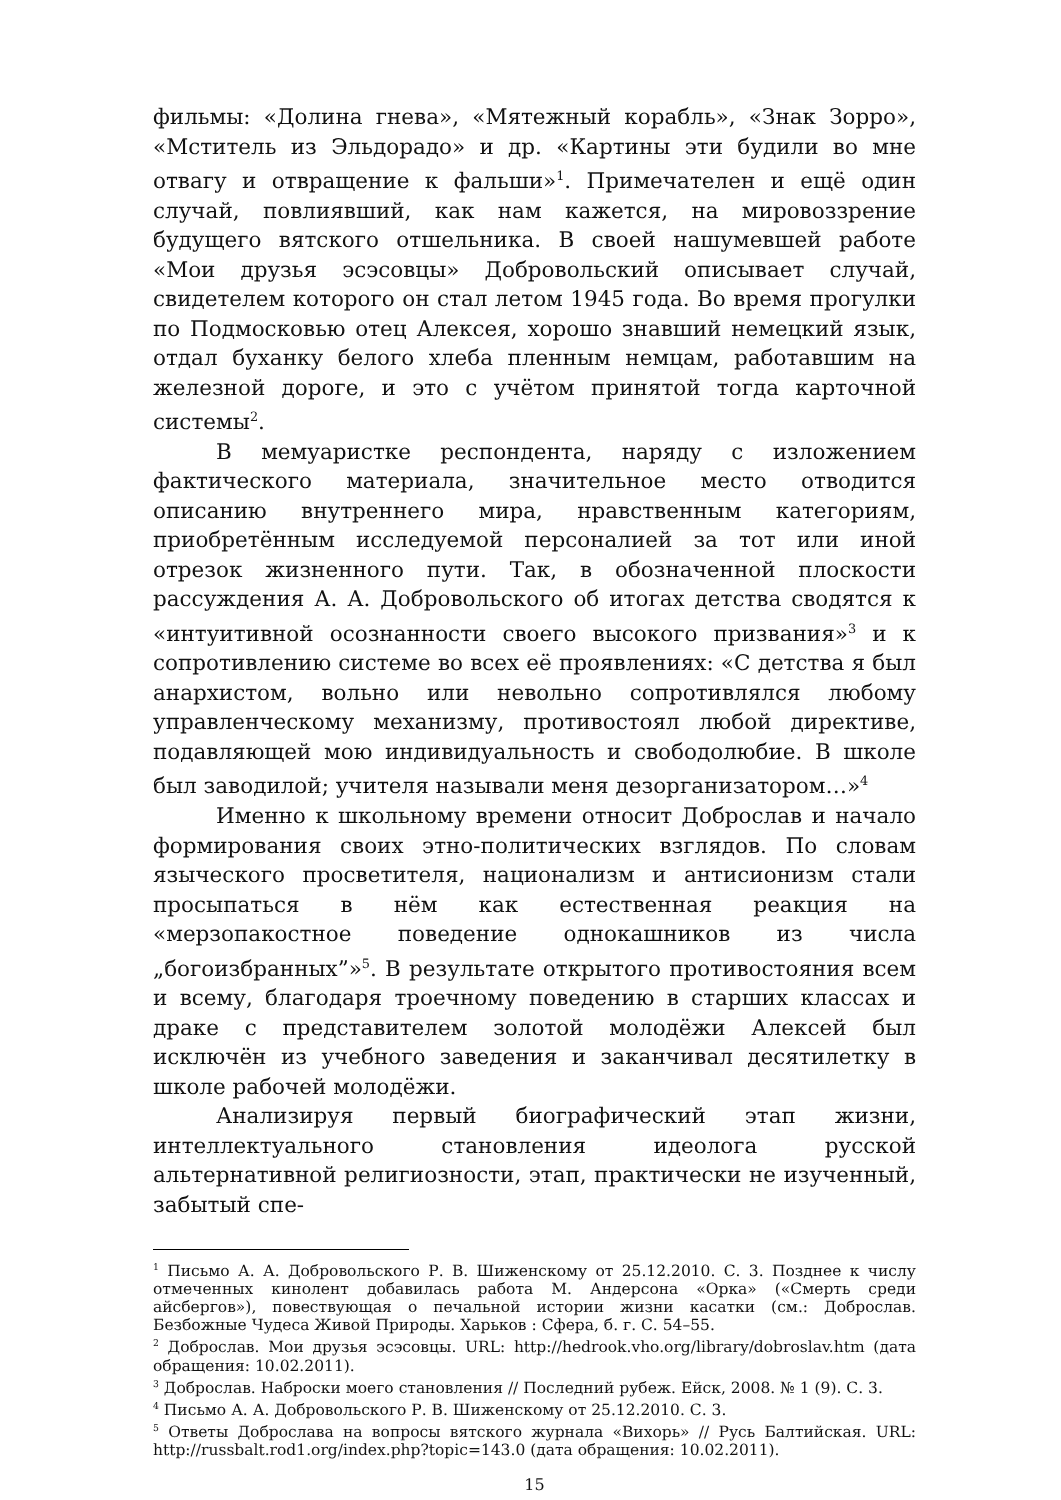фильмы: «Долина гнева», «Мятежный корабль», «Знак Зорро», «Мститель из Эльдорадо» и др. «Картины эти будили во мне отвагу и отвращение к фальши»<sup>1</sup>. Примечателен и ещё один случай, повлиявший, как нам кажется, на мировоззрение будущего вятского отшельника. В своей нашумевшей работе «Мои друзья эсэсовцы» Добровольский описывает случай, свидетелем которого он стал летом 1945 года. Во время прогулки по Подмосковью отец Алексея, хорошо знавший немецкий язык, отдал буханку белого хлеба пленным немцам, работавшим на железной дороге, и это с учётом принятой тогда карточной системы<sup>2</sup>.
В мемуаристке респондента, наряду с изложением фактического материала, значительное место отводится описанию внутреннего мира, нравственным категориям, приобретённым исследуемой персоналией за тот или иной отрезок жизненного пути. Так, в обозначенной плоскости рассуждения А. А. Добровольского об итогах детства сводятся к «интуитивной осознанности своего высокого призвания»<sup>3</sup> и к сопротивлению системе во всех её проявлениях: «С детства я был анархистом, вольно или невольно сопротивлялся любому управленческому механизму, противостоял любой директиве, подавляющей мою индивидуальность и свободолюбие. В школе был заводилой; учителя называли меня дезорганизатором…»<sup>4</sup>
Именно к школьному времени относит Доброслав и начало формирования своих этно-политических взглядов. По словам языческого просветителя, национализм и антисионизм стали просыпаться в нём как естественная реакция на «мерзопакостное поведение однокашников из числа „богоизбранных”»<sup>5</sup>. В результате открытого противостояния всем и всему, благодаря троечному поведению в старших классах и драке с представителем золотой молодёжи Алексей был исключён из учебного заведения и заканчивал десятилетку в школе рабочей молодёжи.
Анализируя первый биографический этап жизни, интеллектуального становления идеолога русской альтернативной религиозности, этап, практически не изученный, забытый спе-
<sup>1</sup> Письмо А. А. Добровольского Р. В. Шиженскому от 25.12.2010. С. 3. Позднее к числу отмеченных кинолент добавилась работа М. Андерсона «Орка» («Смерть среди айсбергов»), повествующая о печальной истории жизни касатки (см.: Доброслав. Безбожные Чудеса Живой Природы. Харьков : Сфера, б. г. С. 54–55.
<sup>2</sup> Доброслав. Мои друзья эсэсовцы. URL: http://hedrook.vho.org/library/dobroslav.htm (дата обращения: 10.02.2011).
<sup>3</sup> Доброслав. Наброски моего становления // Последний рубеж. Ейск, 2008. № 1 (9). С. 3.
<sup>4</sup> Письмо А. А. Добровольского Р. В. Шиженскому от 25.12.2010. С. 3.
<sup>5</sup> Ответы Доброслава на вопросы вятского журнала «Вихорь» // Русь Балтийская. URL: http://russbalt.rod1.org/index.php?topic=143.0 (дата обращения: 10.02.2011).
15